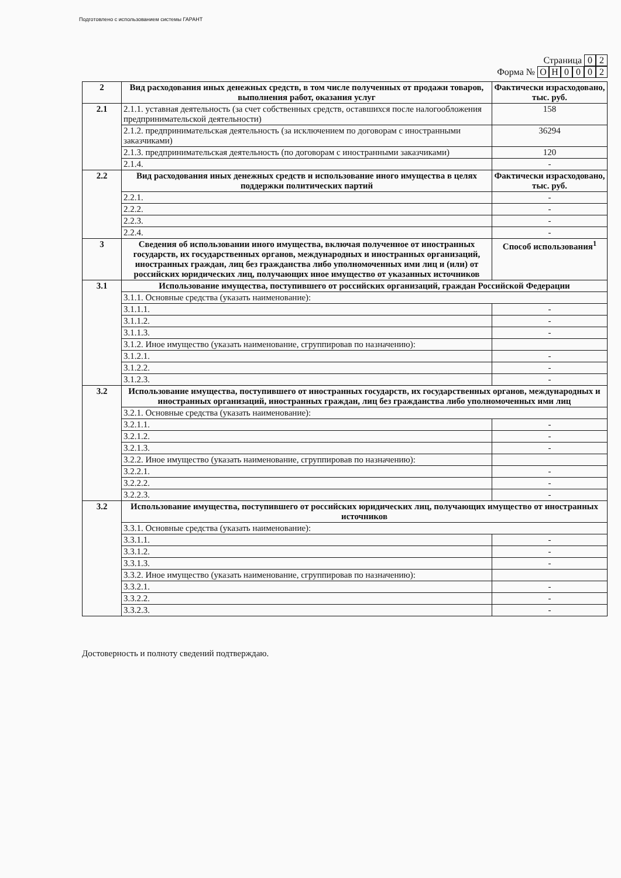Подготовлено с использованием системы ГАРАНТ
Страница 0 2
Форма № ОН 0002
| 2 | Вид расходования иных денежных средств, в том числе полученных от продажи товаров, выполнения работ, оказания услуг | Фактически израсходовано, тыс. руб. |
| 2.1 | 2.1.1. уставная деятельность (за счет собственных средств, оставшихся после налогообложения предпринимательской деятельности) | 158 |
| | 2.1.2. предпринимательская деятельность (за исключением по договорам с иностранными заказчиками) | 36294 |
| | 2.1.3. предпринимательская деятельность (по договорам с иностранными заказчиками) | 120 |
| | 2.1.4. | - |
| 2.2 | Вид расходования иных денежных средств и использование иного имущества в целях поддержки политических партий | Фактически израсходовано, тыс. руб. |
| | 2.2.1. | - |
| | 2.2.2. | - |
| | 2.2.3. | - |
| | 2.2.4. | - |
| 3 | Сведения об использовании иного имущества, включая полученное от иностранных государств, их государственных органов, международных и иностранных организаций, иностранных граждан, лиц без гражданства либо уполномоченных ими лиц и (или) от российских юридических лиц, получающих иное имущество от указанных источников | Способ использования<sup>1</sup> |
| 3.1 | Использование имущества, поступившего от российских организаций, граждан Российской Федерации | |
| | 3.1.1. Основные средства (указать наименование): | |
| | 3.1.1.1. | - |
| | 3.1.1.2. | - |
| | 3.1.1.3. | - |
| | 3.1.2. Иное имущество (указать наименование, сгруппировав по назначению): | |
| | 3.1.2.1. | - |
| | 3.1.2.2. | - |
| | 3.1.2.3. | - |
| 3.2 | Использование имущества, поступившего от иностранных государств, их государственных органов, международных и иностранных организаций, иностранных граждан, лиц без гражданства либо уполномоченных ими лиц | |
| | 3.2.1. Основные средства (указать наименование): | |
| | 3.2.1.1. | - |
| | 3.2.1.2. | - |
| | 3.2.1.3. | - |
| | 3.2.2. Иное имущество (указать наименование, сгруппировав по назначению): | |
| | 3.2.2.1. | - |
| | 3.2.2.2. | - |
| | 3.2.2.3. | - |
| 3.2 | Использование имущества, поступившего от российских юридических лиц, получающих имущество от иностранных источников | |
| | 3.3.1. Основные средства (указать наименование): | |
| | 3.3.1.1. | - |
| | 3.3.1.2. | - |
| | 3.3.1.3. | - |
| | 3.3.2. Иное имущество (указать наименование, сгруппировав по назначению): | |
| | 3.3.2.1. | - |
| | 3.3.2.2. | - |
| | 3.3.2.3. | - |
Достоверность и полноту сведений подтверждаю.